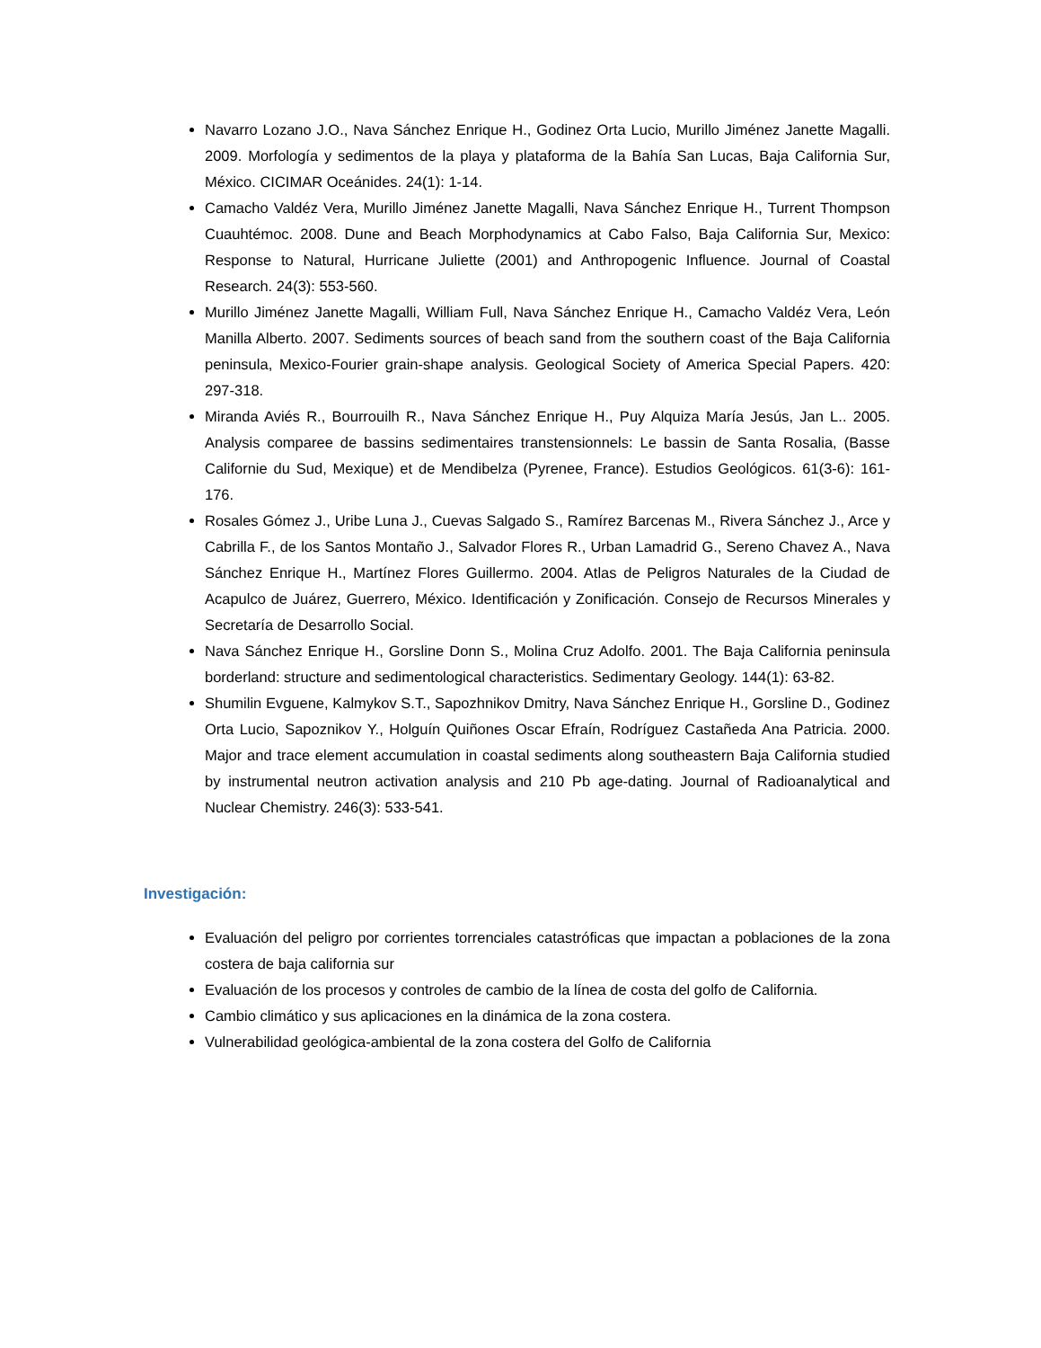Navarro Lozano J.O., Nava Sánchez Enrique H., Godinez Orta Lucio, Murillo Jiménez Janette Magalli. 2009. Morfología y sedimentos de la playa y plataforma de la Bahía San Lucas, Baja California Sur, México. CICIMAR Oceánides. 24(1): 1-14.
Camacho Valdéz Vera, Murillo Jiménez Janette Magalli, Nava Sánchez Enrique H., Turrent Thompson Cuauhtémoc. 2008. Dune and Beach Morphodynamics at Cabo Falso, Baja California Sur, Mexico: Response to Natural, Hurricane Juliette (2001) and Anthropogenic Influence. Journal of Coastal Research. 24(3): 553-560.
Murillo Jiménez Janette Magalli, William Full, Nava Sánchez Enrique H., Camacho Valdéz Vera, León Manilla Alberto. 2007. Sediments sources of beach sand from the southern coast of the Baja California peninsula, Mexico-Fourier grain-shape analysis. Geological Society of America Special Papers. 420: 297-318.
Miranda Aviés R., Bourrouilh R., Nava Sánchez Enrique H., Puy Alquiza María Jesús, Jan L.. 2005. Analysis comparee de bassins sedimentaires transtensionnels: Le bassin de Santa Rosalia, (Basse Californie du Sud, Mexique) et de Mendibelza (Pyrenee, France). Estudios Geológicos. 61(3-6): 161-176.
Rosales Gómez J., Uribe Luna J., Cuevas Salgado S., Ramírez Barcenas M., Rivera Sánchez J., Arce y Cabrilla F., de los Santos Montaño J., Salvador Flores R., Urban Lamadrid G., Sereno Chavez A., Nava Sánchez Enrique H., Martínez Flores Guillermo. 2004. Atlas de Peligros Naturales de la Ciudad de Acapulco de Juárez, Guerrero, México. Identificación y Zonificación. Consejo de Recursos Minerales y Secretaría de Desarrollo Social.
Nava Sánchez Enrique H., Gorsline Donn S., Molina Cruz Adolfo. 2001. The Baja California peninsula borderland: structure and sedimentological characteristics. Sedimentary Geology. 144(1): 63-82.
Shumilin Evguene, Kalmykov S.T., Sapozhnikov Dmitry, Nava Sánchez Enrique H., Gorsline D., Godinez Orta Lucio, Sapoznikov Y., Holguín Quiñones Oscar Efraín, Rodríguez Castañeda Ana Patricia. 2000. Major and trace element accumulation in coastal sediments along southeastern Baja California studied by instrumental neutron activation analysis and 210 Pb age-dating. Journal of Radioanalytical and Nuclear Chemistry. 246(3): 533-541.
Investigación:
Evaluación del peligro por corrientes torrenciales catastróficas que impactan a poblaciones de la zona costera de baja california sur
Evaluación de los procesos y controles de cambio de la línea de costa del golfo de California.
Cambio climático y sus aplicaciones en la dinámica de la zona costera.
Vulnerabilidad geológica-ambiental de la zona costera del Golfo de California